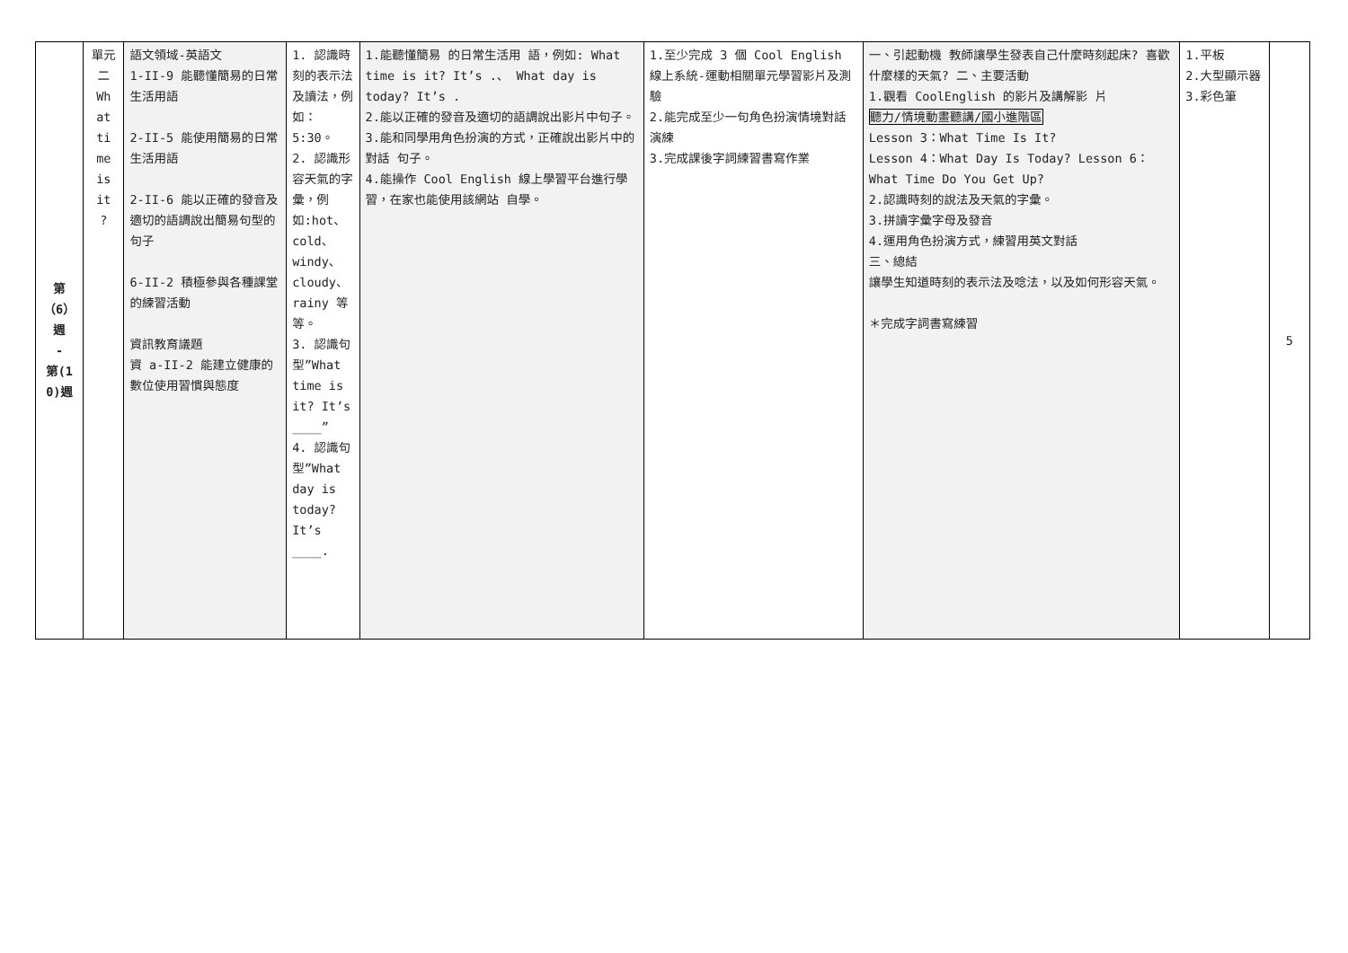| 第 （6） 週 - 第(1 0)週 | 單元 二 Wh at ti me is it ? | 語文領域-英語文 1-II-9 能聽懂簡易的日常生活用語 2-II-5 能使用簡易的日常生活用語 2-II-6 能以正確的發音及適切的語調說出簡易句型的句子 6-II-2 積極參與各種課堂的練習活動 資訊教育議題 資 a-II-2 能建立健康的數位使用習慣與態度 | 1. 認識時刻的表示法及讀法，例如：5:30。 2. 認識形容天氣的字彙，例如:hot、cold、windy、cloudy、rainy 等等。 3. 認識句型”What time is it? It’s ____” 4. 認識句型”What day is today? It’s ____. | 1.能聽懂簡易 的日常生活用 語，例如: What time is it? It’s .、 What day is today? It’s . 2.能以正確的發音及適切的語調說出影片中句子。 3.能和同學用角色扮演的方式，正確說出影片中的對話 句子。 4.能操作 Cool English 線上學習平台進行學習，在家也能使用該網站 自學。 | 1.至少完成 3 個 Cool English 線上系統-運動相關單元學習影片及測驗 2.能完成至少一句角色扮演情境對話演練 3.完成課後字詞練習書寫作業 | 一、引起動機 教師讓學生發表自己什麼時刻起床? 喜歡什麼樣的天氣? 二、主要活動 1.觀看 CoolEnglish 的影片及講解影 片 聽力/情境動畫聽講/國小進階區 Lesson 3：What Time Is It? Lesson 4：What Day Is Today? Lesson 6： What Time Do You Get Up? 2.認識時刻的說法及天氣的字彙。 3.拼讀字彙字母及發音 4.運用角色扮演方式，練習用英文對話 三、總結 讓學生知道時刻的表示法及唸法，以及如何形容天氣。 ＊完成字詞書寫練習 | 1.平板 2.大型顯示器 3.彩色筆 | 5 |